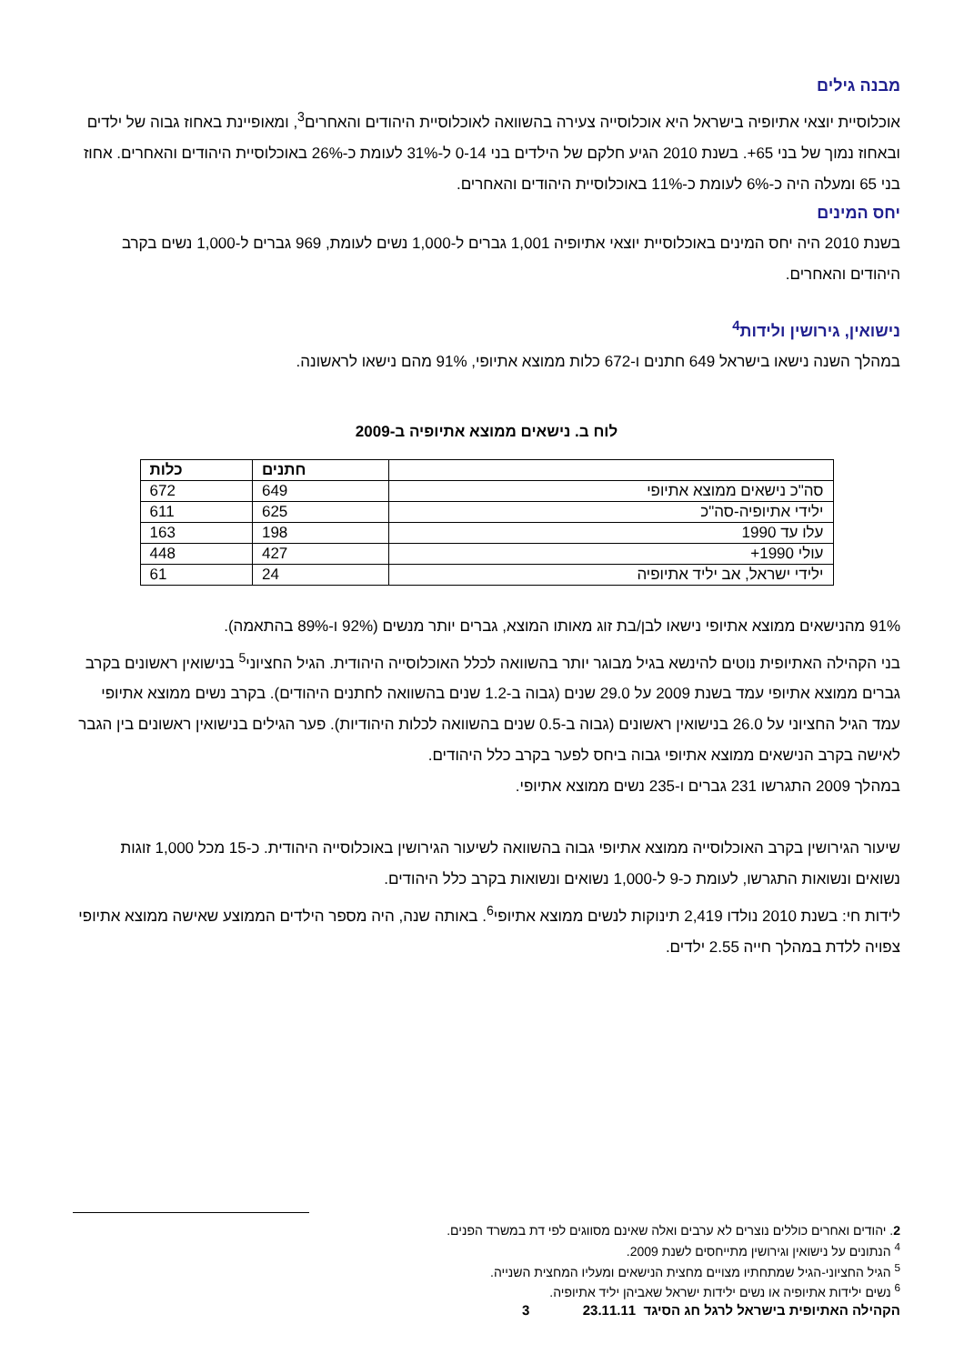מבנה גילים
אוכלוסיית יוצאי אתיופיה בישראל היא אוכלוסייה צעירה בהשוואה לאוכלוסיית היהודים והאחרים<sup>3</sup>, ומאופיינת באחוז גבוה של ילדים ובאחוז נמוך של בני 65+. בשנת 2010 הגיע חלקם של הילדים בני 0-14 ל-31% לעומת כ-26% באוכלוסיית היהודים והאחרים. אחוז בני 65 ומעלה היה כ-6% לעומת כ-11% באוכלוסיית היהודים והאחרים.
יחס המינים
בשנת 2010 היה יחס המינים באוכלוסיית יוצאי אתיופיה 1,001 גברים ל-1,000 נשים לעומת, 969 גברים ל-1,000 נשים בקרב היהודים והאחרים.
נישואין, גירושין ולידות<sup>4</sup>
במהלך השנה נישאו בישראל 649 חתנים ו-672 כלות ממוצא אתיופי, 91% מהם נישאו לראשונה.
לוח ב. נישאים ממוצא אתיופיה ב-2009
| | חתנים | כלות |
| --- | --- | --- |
| סה"כ נישאים ממוצא אתיופי | 649 | 672 |
| ילידי אתיופיה-סה"כ | 625 | 611 |
| עלו עד 1990 | 198 | 163 |
| עולי 1990+ | 427 | 448 |
| ילידי ישראל, אב יליד אתיופיה | 24 | 61 |
91% מהנישאים ממוצא אתיופי נישאו לבן/בת זוג מאותו המוצא, גברים יותר מנשים (92% ו-89% בהתאמה).
בני הקהילה האתיופית נוטים להינשא בגיל מבוגר יותר בהשוואה לכלל האוכלוסייה היהודית. הגיל החציוני<sup>5</sup> בנישואין ראשונים בקרב גברים ממוצא אתיופי עמד בשנת 2009 על 29.0 שנים (גבוה ב-1.2 שנים בהשוואה לחתנים היהודים). בקרב נשים ממוצא אתיופי עמד הגיל החציוני על 26.0 בנישואין ראשונים (גבוה ב-0.5 שנים בהשוואה לכלות היהודיות). פער הגילים בנישואין ראשונים בין הגבר לאישה בקרב הנישאים ממוצא אתיופי גבוה ביחס לפער בקרב כלל היהודים.
במהלך 2009 התגרשו 231 גברים ו-235 נשים ממוצא אתיופי.
שיעור הגירושין בקרב האוכלוסייה ממוצא אתיופי גבוה בהשוואה לשיעור הגירושין באוכלוסייה היהודית. כ-15 מכל 1,000 זוגות נשואים ונשואות התגרשו, לעומת כ-9 ל-1,000 נשואים ונשואות בקרב כלל היהודים.
לידות חי: בשנת 2010 נולדו 2,419 תינוקות לנשים ממוצא אתיופי<sup>6</sup>. באותה שנה, היה מספר הילדים הממוצע שאישה ממוצא אתיופי צפויה ללדת במהלך חייה 2.55 ילדים.
2. יהודים ואחרים כוללים נוצרים לא ערבים ואלה שאינם מסווגים לפי דת במשרד הפנים.
<sup>4</sup> הנתונים על נישואין וגירושין מתייחסים לשנת 2009.
<sup>5</sup> הגיל החציוני-הגיל שמתחתיו מצויים מחצית הנישאים ומעליו המחצית השנייה.
<sup>6</sup> נשים ילידות אתיופיה או נשים ילידות ישראל שאביהן יליד אתיופיה.
הקהילה האתיופית בישראל לרגל חג הסיגד 23.11.11 3